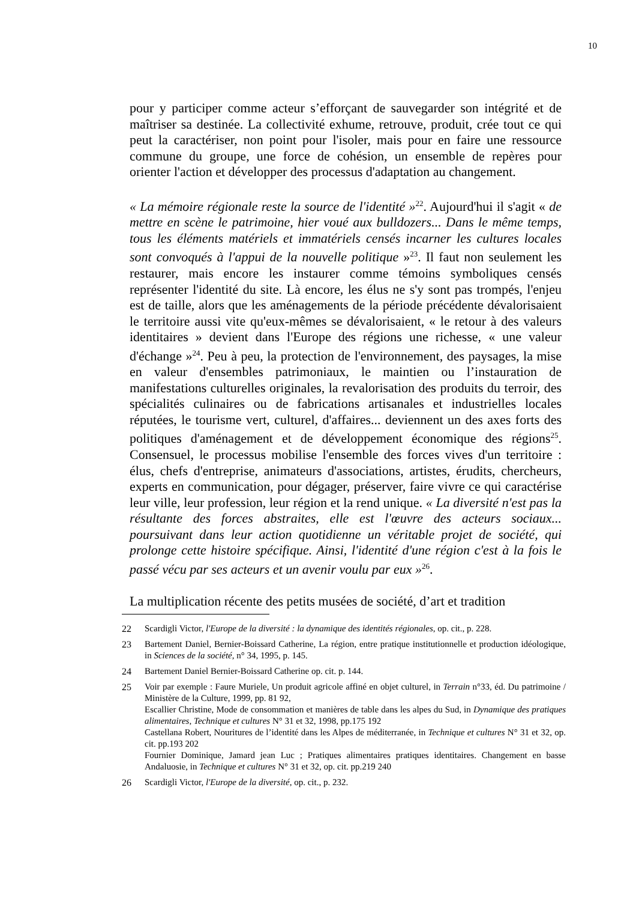10
pour y participer comme acteur s’efforçant de sauvegarder son intégrité et de maîtriser sa destinée. La collectivité exhume, retrouve, produit, crée tout ce qui peut la caractériser, non point pour l'isoler, mais pour en faire une ressource commune du groupe, une force de cohésion, un ensemble de repères pour orienter l'action et développer des processus d'adaptation au changement.
« La mémoire régionale reste la source de l'identité »<sup>22</sup>. Aujourd'hui il s'agit « de mettre en scène le patrimoine, hier voué aux bulldozers... Dans le même temps, tous les éléments matériels et immatériels censés incarner les cultures locales sont convoqués à l'appui de la nouvelle politique »<sup>23</sup>. Il faut non seulement les restaurer, mais encore les instaurer comme témoins symboliques censés représenter l'identité du site. Là encore, les élus ne s'y sont pas trompés, l'enjeu est de taille, alors que les aménagements de la période précédente dévalorisaient le territoire aussi vite qu'eux-mêmes se dévalorisaient, « le retour à des valeurs identitaires » devient dans l'Europe des régions une richesse, « une valeur d'échange »<sup>24</sup>. Peu à peu, la protection de l'environnement, des paysages, la mise en valeur d'ensembles patrimoniaux, le maintien ou l’instauration de manifestations culturelles originales, la revalorisation des produits du terroir, des spécialités culinaires ou de fabrications artisanales et industrielles locales réputées, le tourisme vert, culturel, d'affaires... deviennent un des axes forts des politiques d'aménagement et de développement économique des régions<sup>25</sup>. Consensuel, le processus mobilise l'ensemble des forces vives d'un territoire : élus, chefs d'entreprise, animateurs d'associations, artistes, érudits, chercheurs, experts en communication, pour dégager, préserver, faire vivre ce qui caractérise leur ville, leur profession, leur région et la rend unique. « La diversité n'est pas la résultante des forces abstraites, elle est l'œuvre des acteurs sociaux... poursuivant dans leur action quotidienne un véritable projet de société, qui prolonge cette histoire spécifique. Ainsi, l'identité d'une région c'est à la fois le passé vécu par ses acteurs et un avenir voulu par eux »<sup>26</sup>.
La multiplication récente des petits musées de société, d’art et tradition
22 Scardigli Victor, l'Europe de la diversité : la dynamique des identités régionales, op. cit., p. 228.
23 Bartement Daniel, Bernier-Boissard Catherine, La région, entre pratique institutionnelle et production idéologique, in Sciences de la société, n° 34, 1995, p. 145.
24 Bartement Daniel Bernier-Boissard Catherine op. cit. p. 144.
25 Voir par exemple : Faure Muriele, Un produit agricole affiné en objet culturel, in Terrain n°33, éd. Du patrimoine / Ministère de la Culture, 1999, pp. 81 92,
Escallier Christine, Mode de consommation et manières de table dans les alpes du Sud, in Dynamique des pratiques alimentaires, Technique et cultures N° 31 et 32, 1998, pp.175 192
Castellana Robert, Nouritures de l’identité dans les Alpes de méditerranée, in Technique et cultures N° 31 et 32, op. cit. pp.193 202
Fournier Dominique, Jamard jean Luc ; Pratiques alimentaires pratiques identitaires. Changement en basse Andaluosie, in Technique et cultures N° 31 et 32, op. cit. pp.219 240
26 Scardigli Victor, l'Europe de la diversité, op. cit., p. 232.